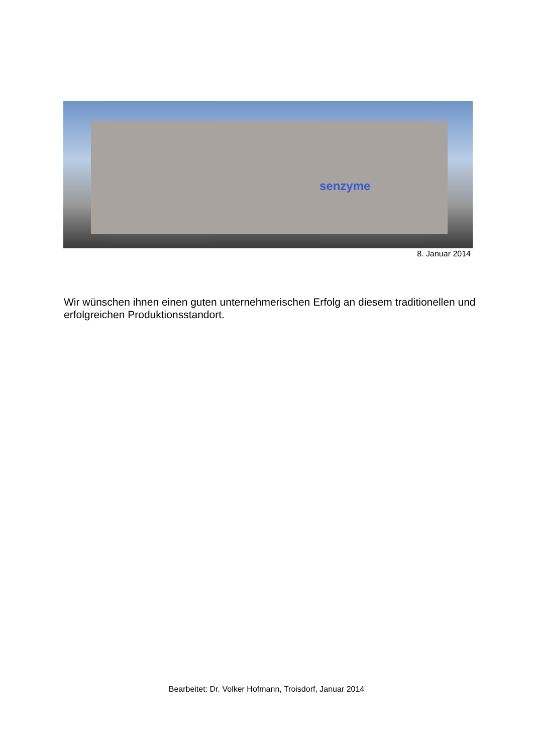senzyme
8. Januar 2014
Wir wünschen ihnen einen guten unternehmerischen Erfolg an diesem traditionellen und erfolgreichen Produktionsstandort.
Bearbeitet: Dr. Volker Hofmann, Troisdorf, Januar 2014